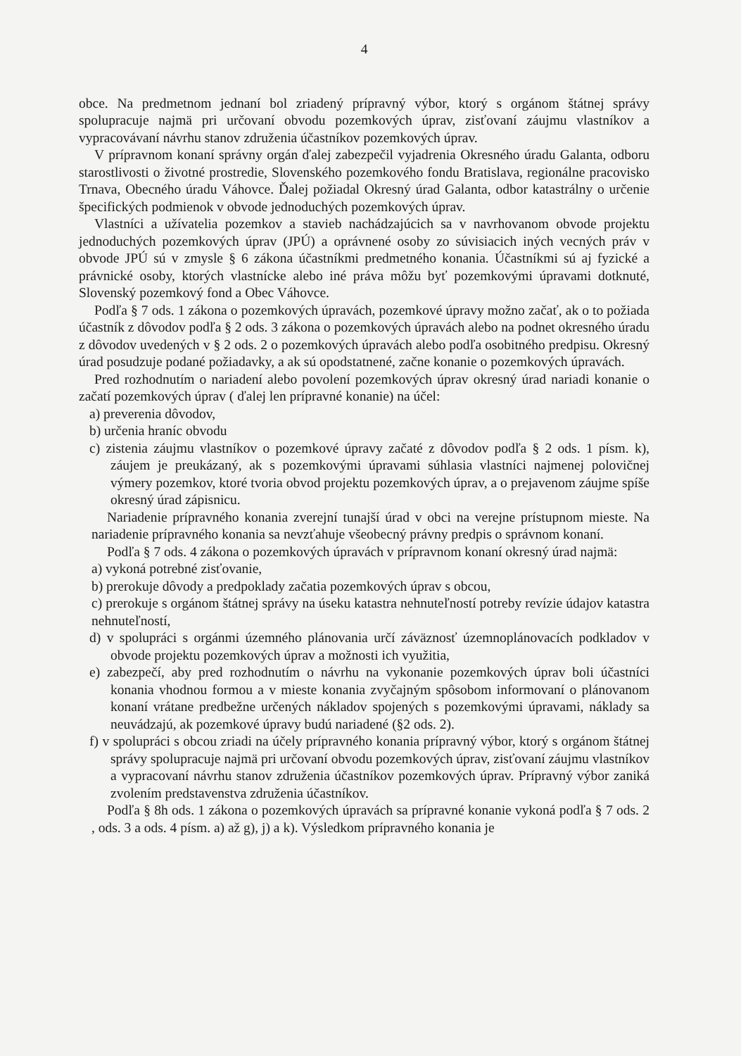4
obce. Na predmetnom jednaní bol zriadený prípravný výbor, ktorý s orgánom štátnej správy spolupracuje najmä pri určovaní obvodu pozemkových úprav, zisťovaní záujmu vlastníkov a vypracovávaní návrhu stanov združenia účastníkov pozemkových úprav.
V prípravnom konaní správny orgán ďalej zabezpečil vyjadrenia Okresného úradu Galanta, odboru starostlivosti o životné prostredie, Slovenského pozemkového fondu Bratislava, regionálne pracovisko Trnava, Obecného úradu Váhovce. Ďalej požiadal Okresný úrad Galanta, odbor katastrálny o určenie špecifických podmienok v obvode jednoduchých pozemkových úprav.
Vlastníci a užívatelia pozemkov a stavieb nachádzajúcich sa v navrhovanom obvode projektu jednoduchých pozemkových úprav (JPÚ) a oprávnené osoby zo súvisiacich iných vecných práv v obvode JPÚ sú v zmysle § 6 zákona účastníkmi predmetného konania. Účastníkmi sú aj fyzické a právnické osoby, ktorých vlastnícke alebo iné práva môžu byť pozemkovými úpravami dotknuté, Slovenský pozemkový fond a Obec Váhovce.
Podľa § 7 ods. 1 zákona o pozemkových úpravách, pozemkové úpravy možno začať, ak o to požiada účastník z dôvodov podľa § 2 ods. 3 zákona o pozemkových úpravách alebo na podnet okresného úradu z dôvodov uvedených v § 2 ods. 2 o pozemkových úpravách alebo podľa osobitného predpisu. Okresný úrad posudzuje podané požiadavky, a ak sú opodstatnené, začne konanie o pozemkových úpravách.
Pred rozhodnutím o nariadení alebo povolení pozemkových úprav okresný úrad nariadi konanie o začatí pozemkových úprav ( ďalej len prípravné konanie) na účel:
a) preverenia dôvodov,
b) určenia hraníc obvodu
c) zistenia záujmu vlastníkov o pozemkové úpravy začaté z dôvodov podľa § 2 ods. 1 písm. k), záujem je preukázaný, ak s pozemkovými úpravami súhlasia vlastníci najmenej polovičnej výmery pozemkov, ktoré tvoria obvod projektu pozemkových úprav, a o prejavenom záujme spíše okresný úrad zápisnicu.
Nariadenie prípravného konania zverejní tunajší úrad v obci na verejne prístupnom mieste. Na nariadenie prípravného konania sa nevzťahuje všeobecný právny predpis o správnom konaní.
Podľa § 7 ods. 4 zákona o pozemkových úpravách v prípravnom konaní okresný úrad najmä:
a) vykoná potrebné zisťovanie,
b) prerokuje dôvody a predpoklady začatia pozemkových úprav s obcou,
c) prerokuje s orgánom štátnej správy na úseku katastra nehnuteľností potreby revízie údajov katastra nehnuteľností,
d) v spolupráci s orgánmi územného plánovania určí záväznosť územnoplánovacích podkladov v obvode projektu pozemkových úprav a možnosti ich využitia,
e) zabezpečí, aby pred rozhodnutím o návrhu na vykonanie pozemkových úprav boli účastníci konania vhodnou formou a v mieste konania zvyčajným spôsobom informovaní o plánovanom konaní vrátane predbežne určených nákladov spojených s pozemkovými úpravami, náklady sa neuvádzajú, ak pozemkové úpravy budú nariadené (§2 ods. 2).
f) v spolupráci s obcou zriadi na účely prípravného konania prípravný výbor, ktorý s orgánom štátnej správy spolupracuje najmä pri určovaní obvodu pozemkových úprav, zisťovaní záujmu vlastníkov a vypracovaní návrhu stanov združenia účastníkov pozemkových úprav. Prípravný výbor zaniká zvolením predstavenstva združenia účastníkov.
Podľa § 8h ods. 1 zákona o pozemkových úpravách sa prípravné konanie vykoná podľa § 7 ods. 2 , ods. 3 a ods. 4 písm. a) až g), j) a k). Výsledkom prípravného konania je